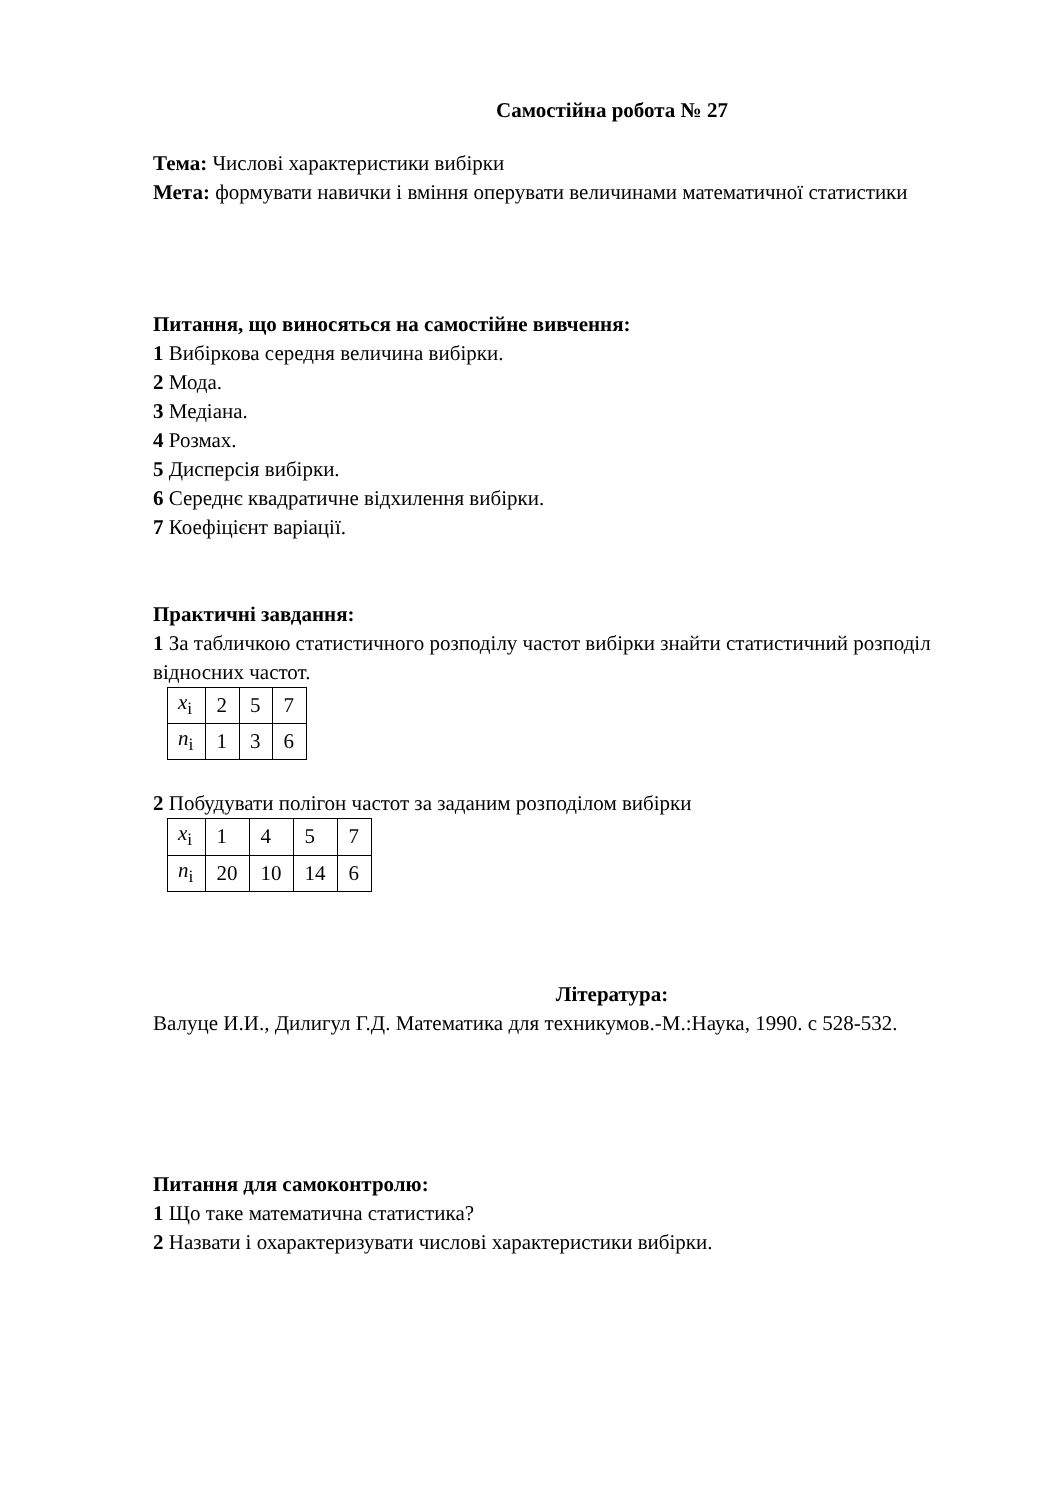Самостійна робота № 27
Тема: Числові характеристики вибірки
Мета: формувати навички і вміння оперувати величинами математичної статистики
Питання, що виносяться на самостійне вивчення:
1 Вибіркова середня величина вибірки.
2 Мода.
3 Медіана.
4 Розмах.
5 Дисперсія вибірки.
6 Середнє квадратичне відхилення вибірки.
7 Коефіцієнт варіації.
Практичні завдання:
1 За табличкою статистичного розподілу частот вибірки знайти статистичний розподіл відносних частот.
| x<sub>i</sub> | 2 | 5 | 7 |
| n<sub>i</sub> | 1 | 3 | 6 |
2 Побудувати полігон частот за заданим розподілом вибірки
| x<sub>i</sub> | 1 | 4 | 5 | 7 |
| n<sub>i</sub> | 20 | 10 | 14 | 6 |
Література:
Валуце И.И., Дилигул Г.Д. Математика для техникумов.-М.:Наука, 1990. с 528-532.
Питання для самоконтролю:
1 Що таке математична статистика?
2 Назвати і охарактеризувати числові характеристики вибірки.